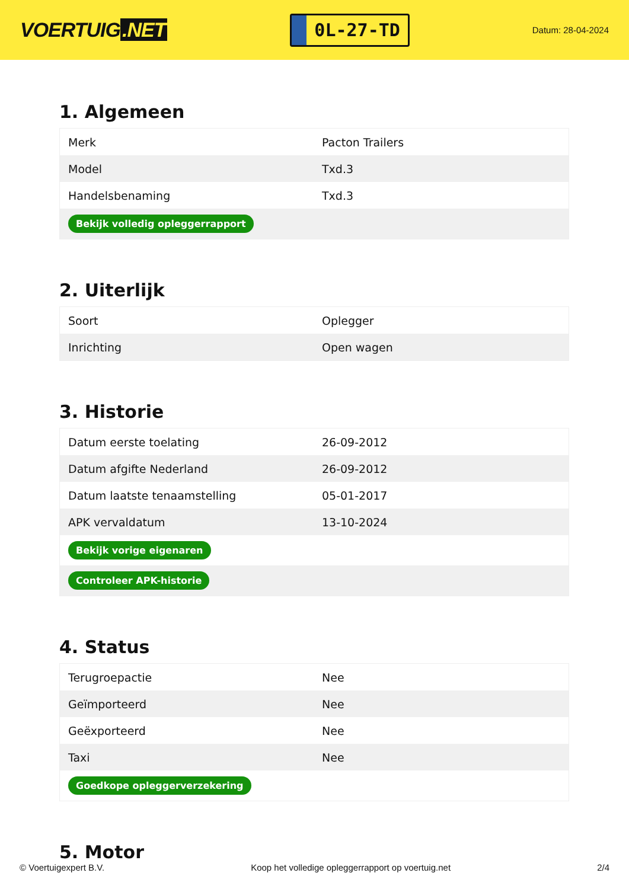VOERTUIG.NET
0L-27-TD
Datum: 28-04-2024
1. Algemeen
| Merk | Pacton Trailers |
| Model | Txd.3 |
| Handelsbenaming | Txd.3 |
| Bekijk volledig opleggerrapport | |
2. Uiterlijk
| Soort | Oplegger |
| Inrichting | Open wagen |
3. Historie
| Datum eerste toelating | 26-09-2012 |
| Datum afgifte Nederland | 26-09-2012 |
| Datum laatste tenaamstelling | 05-01-2017 |
| APK vervaldatum | 13-10-2024 |
| Bekijk vorige eigenaren | |
| Controleer APK-historie | |
4. Status
| Terugroepactie | Nee |
| Geïmporteerd | Nee |
| Geëxporteerd | Nee |
| Taxi | Nee |
| Goedkope opleggerverzekering | |
5. Motor
© Voertuigexpert B.V. Koop het volledige opleggerrapport op voertuig.net 2/4